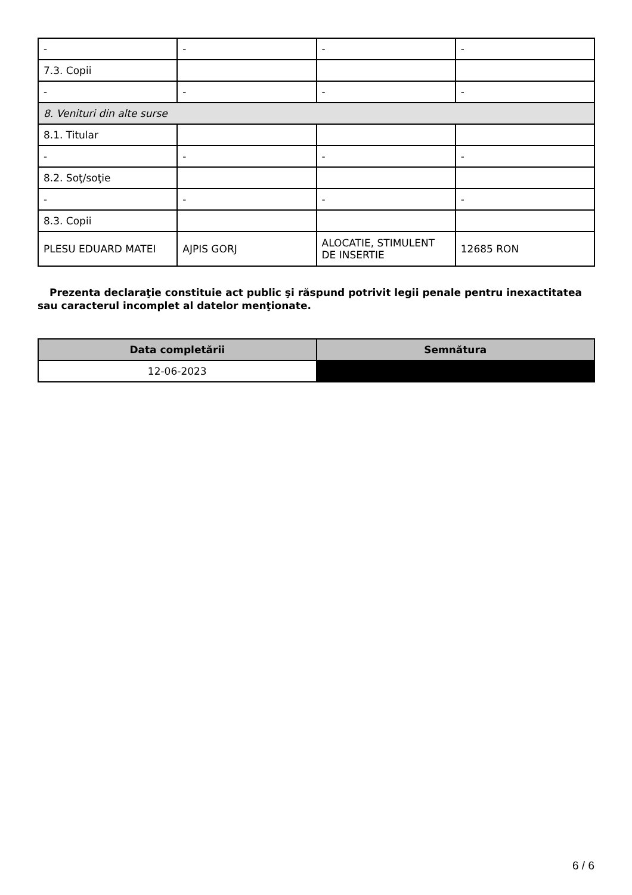| - | - | - | - |
| 7.3. Copii | | | |
| - | - | - | - |
| 8. Venituri din alte surse | | | |
| 8.1. Titular | | | |
| - | - | - | - |
| 8.2. Soţ/soţie | | | |
| - | - | - | - |
| 8.3. Copii | | | |
| PLESU EDUARD MATEI | AJPIS GORJ | ALOCATIE, STIMULENT DE INSERTIE | 12685 RON |
Prezenta declaraţie constituie act public şi răspund potrivit legii penale pentru inexactitatea sau caracterul incomplet al datelor menţionate.
| Data completării | Semnătura |
| --- | --- |
| 12-06-2023 | |
6 / 6